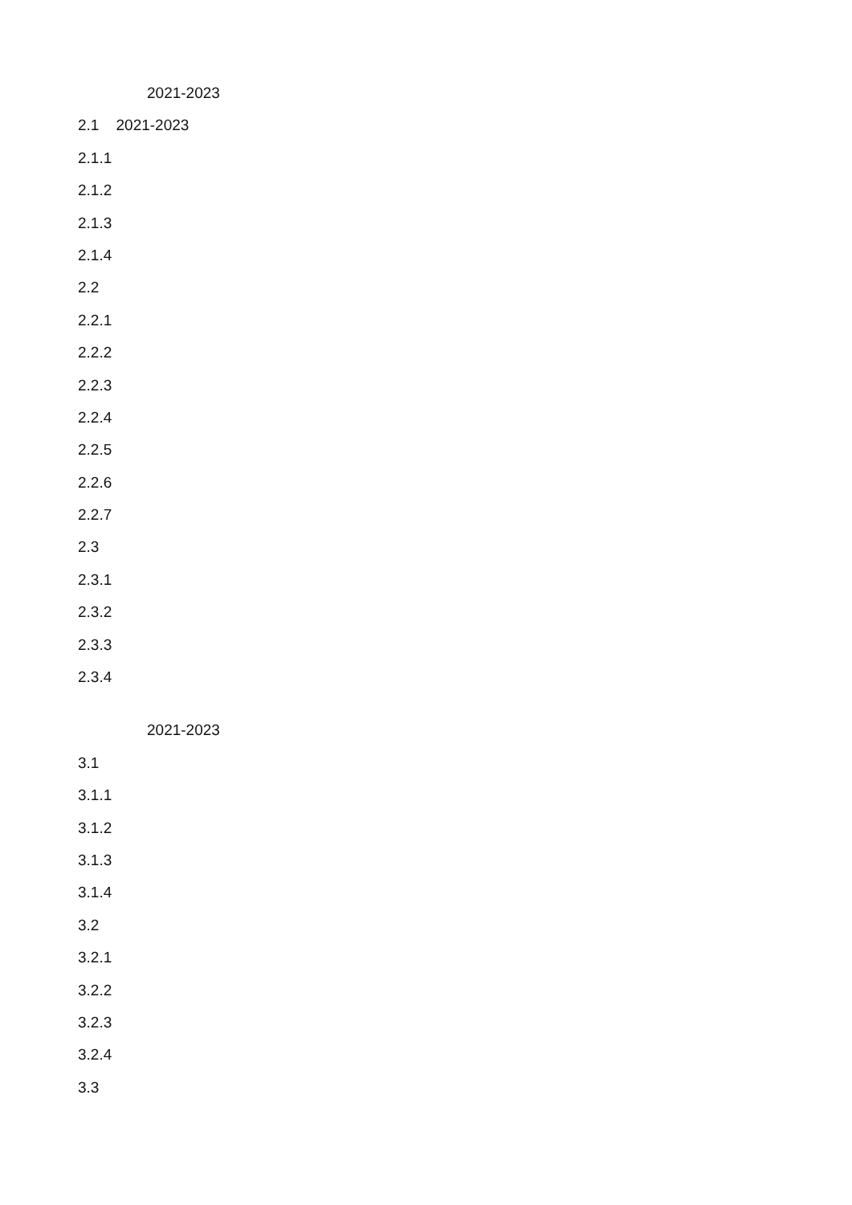2021-2023
2.1 2021-2023
2.1.1
2.1.2
2.1.3
2.1.4
2.2
2.2.1
2.2.2
2.2.3
2.2.4
2.2.5
2.2.6
2.2.7
2.3
2.3.1
2.3.2
2.3.3
2.3.4
2021-2023
3.1
3.1.1
3.1.2
3.1.3
3.1.4
3.2
3.2.1
3.2.2
3.2.3
3.2.4
3.3